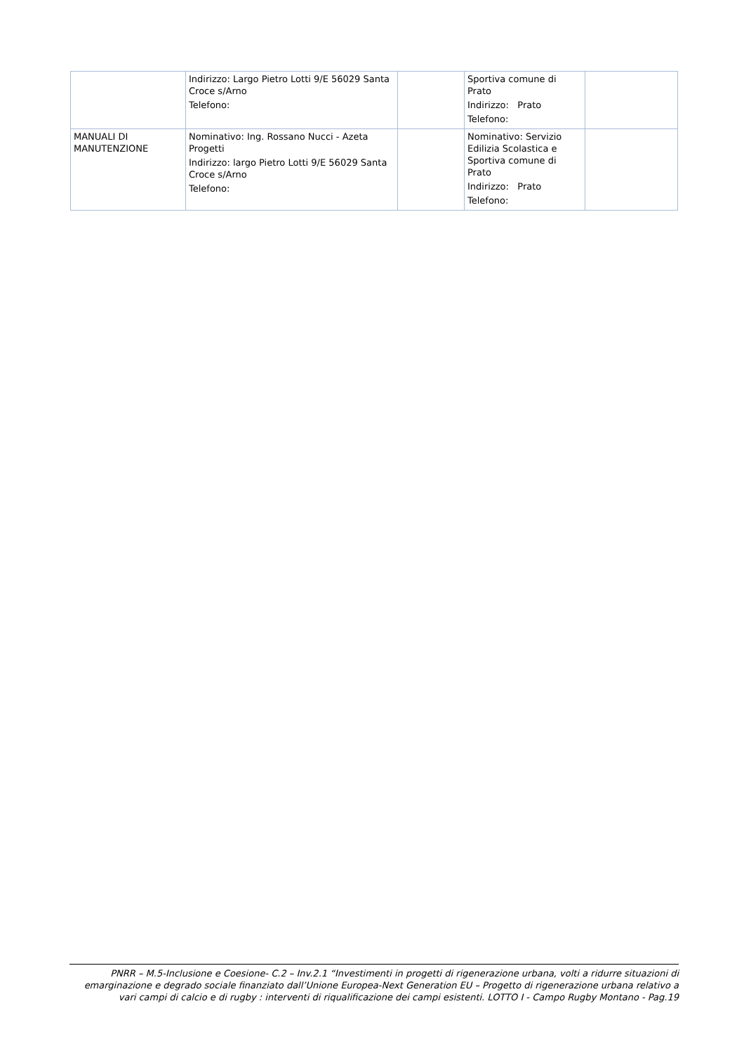| | Indirizzo: Largo Pietro Lotti 9/E 56029 Santa Croce s/Arno Telefono: | | Sportiva comune di Prato Indirizzo: Prato Telefono: | |
| MANUALI DI MANUTENZIONE | Nominativo: Ing. Rossano Nucci - Azeta Progetti Indirizzo: largo Pietro Lotti 9/E 56029 Santa Croce s/Arno Telefono: | | Nominativo: Servizio Edilizia Scolastica e Sportiva comune di Prato Indirizzo: Prato Telefono: | |
PNRR – M.5-Inclusione e Coesione- C.2 – Inv.2.1 “Investimenti in progetti di rigenerazione urbana, volti a ridurre situazioni di emarginazione e degrado sociale finanziato dall’Unione Europea-Next Generation EU – Progetto di rigenerazione urbana relativo a vari campi di calcio e di rugby : interventi di riqualificazione dei campi esistenti. LOTTO I - Campo Rugby Montano - Pag.19